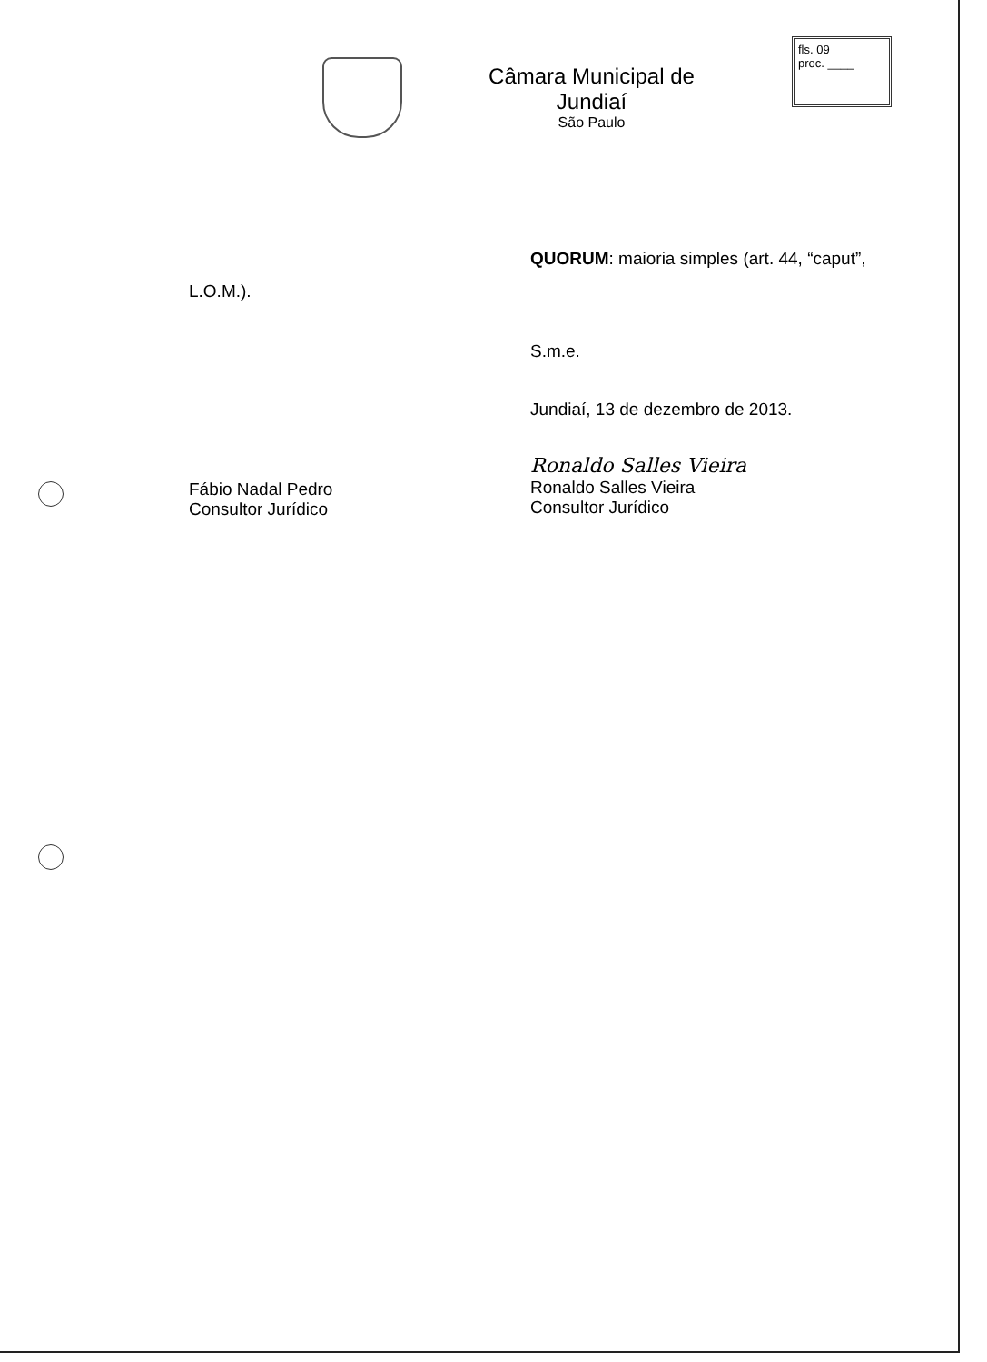Câmara Municipal de Jundiaí
São Paulo
fls. 09
proc. ____
QUORUM: maioria simples (art. 44, “caput”,
L.O.M.).
S.m.e.
Jundiaí, 13 de dezembro de 2013.
Fábio Nadal Pedro
Consultor Jurídico
Ronaldo Salles Vieira
Ronaldo Salles Vieira
Consultor Jurídico